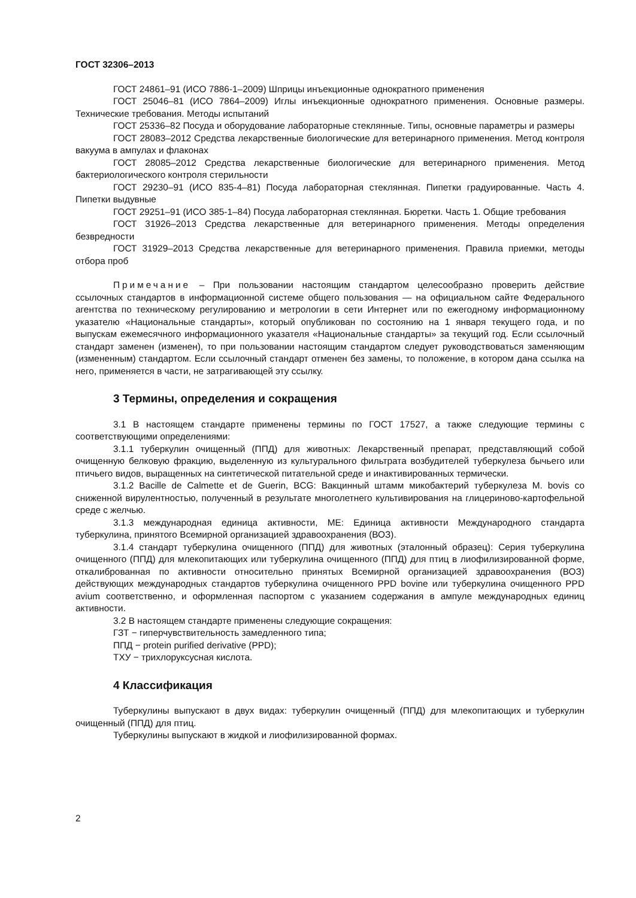ГОСТ 32306–2013
ГОСТ 24861–91 (ИСО 7886-1–2009) Шприцы инъекционные однократного применения
ГОСТ 25046–81 (ИСО 7864–2009) Иглы инъекционные однократного применения. Основные размеры. Технические требования. Методы испытаний
ГОСТ 25336–82 Посуда и оборудование лабораторные стеклянные. Типы, основные параметры и размеры
ГОСТ 28083–2012 Средства лекарственные биологические для ветеринарного применения. Метод контроля вакуума в ампулах и флаконах
ГОСТ 28085–2012 Средства лекарственные биологические для ветеринарного применения. Метод бактериологического контроля стерильности
ГОСТ 29230–91 (ИСО 835-4–81) Посуда лабораторная стеклянная. Пипетки градуированные. Часть 4. Пипетки выдувные
ГОСТ 29251–91 (ИСО 385-1–84) Посуда лабораторная стеклянная. Бюретки. Часть 1. Общие требования
ГОСТ 31926–2013 Средства лекарственные для ветеринарного применения. Методы определения безвредности
ГОСТ 31929–2013 Средства лекарственные для ветеринарного применения. Правила приемки, методы отбора проб
Примечание – При пользовании настоящим стандартом целесообразно проверить действие ссылочных стандартов в информационной системе общего пользования — на официальном сайте Федерального агентства по техническому регулированию и метрологии в сети Интернет или по ежегодному информационному указателю «Национальные стандарты», который опубликован по состоянию на 1 января текущего года, и по выпускам ежемесячного информационного указателя «Национальные стандарты» за текущий год. Если ссылочный стандарт заменен (изменен), то при пользовании настоящим стандартом следует руководствоваться заменяющим (измененным) стандартом. Если ссылочный стандарт отменен без замены, то положение, в котором дана ссылка на него, применяется в части, не затрагивающей эту ссылку.
3 Термины, определения и сокращения
3.1 В настоящем стандарте применены термины по ГОСТ 17527, а также следующие термины с соответствующими определениями:
3.1.1 туберкулин очищенный (ППД) для животных: Лекарственный препарат, представляющий собой очищенную белковую фракцию, выделенную из культурального фильтрата возбудителей туберкулеза бычьего или птичьего видов, выращенных на синтетической питательной среде и инактивированных термически.
3.1.2 Bacille de Calmette et de Guerin, BCG: Вакцинный штамм микобактерий туберкулеза M. bovis со сниженной вирулентностью, полученный в результате многолетнего культивирования на глицериново-картофельной среде с желчью.
3.1.3 международная единица активности, МЕ: Единица активности Международного стандарта туберкулина, принятого Всемирной организацией здравоохранения (ВОЗ).
3.1.4 стандарт туберкулина очищенного (ППД) для животных (эталонный образец): Серия туберкулина очищенного (ППД) для млекопитающих или туберкулина очищенного (ППД) для птиц в лиофилизированной форме, откалиброванная по активности относительно принятых Всемирной организацией здравоохранения (ВОЗ) действующих международных стандартов туберкулина очищенного PPD bovine или туберкулина очищенного PPD avium соответственно, и оформленная паспортом с указанием содержания в ампуле международных единиц активности.
3.2 В настоящем стандарте применены следующие сокращения:
ГЗТ − гиперчувствительность замедленного типа;
ППД − protein purified derivative (PPD);
ТХУ − трихлоруксусная кислота.
4 Классификация
Туберкулины выпускают в двух видах: туберкулин очищенный (ППД) для млекопитающих и туберкулин очищенный (ППД) для птиц.
Туберкулины выпускают в жидкой и лиофилизированной формах.
2